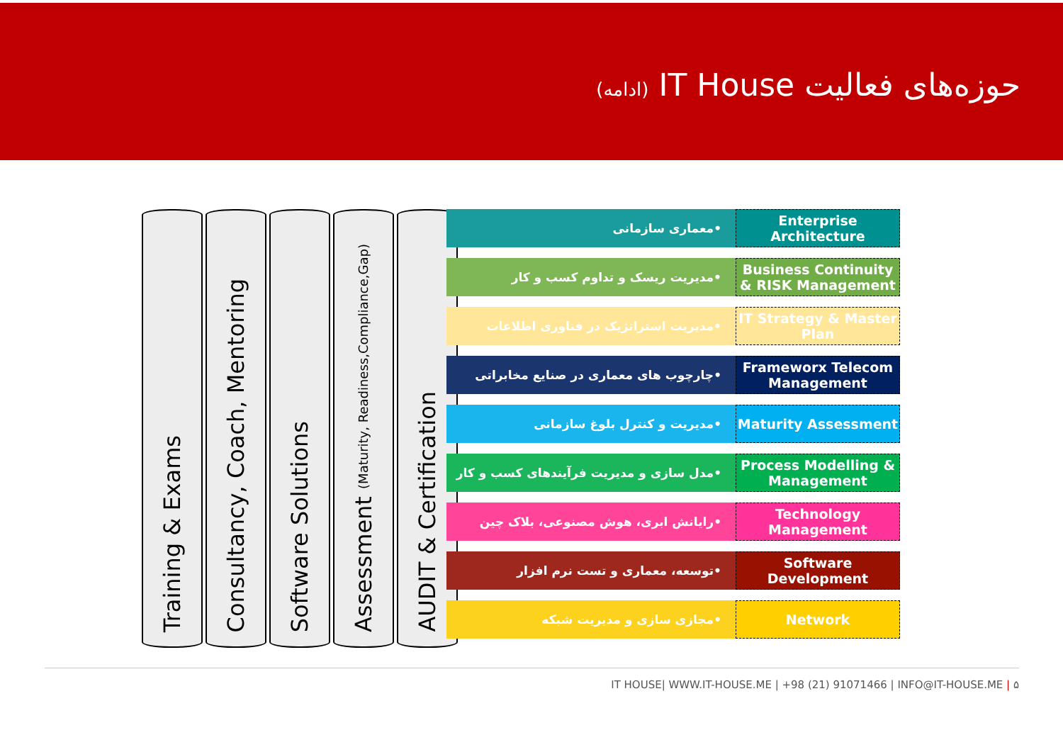حوزه‌های فعالیت IT House (ادامه)
Training & Exams
Consultancy, Coach, Mentoring
Software Solutions
Assessment (Maturity, Readiness,Compliance,Gap)
AUDIT & Certification
•معماری سازمانی Enterprise Architecture
•مدیریت ریسک و تداوم کسب و کار Business Continuity & RISK Management
•مدیریت استراتژیک در فناوری اطلاعات
IT Strategy & Master Plan
•چارچوب های معماری در صنایع مخابراتی
Frameworx Telecom Management
•مدیریت و کنترل بلوغ سازمانی Maturity Assessment
•مدل سازی و مدیریت فرآیندهای کسب و کار
Process Modelling & Management
•رایانش ابری، هوش مصنوعی، بلاک چین
Technology Management
•توسعه، معماری و تست نرم افزار Software Development
•مجازی سازی و مدیریت شبکه Network
IT HOUSE| WWW.IT-HOUSE.ME | +98 (21) 91071466 | INFO@IT-HOUSE.ME | ۵